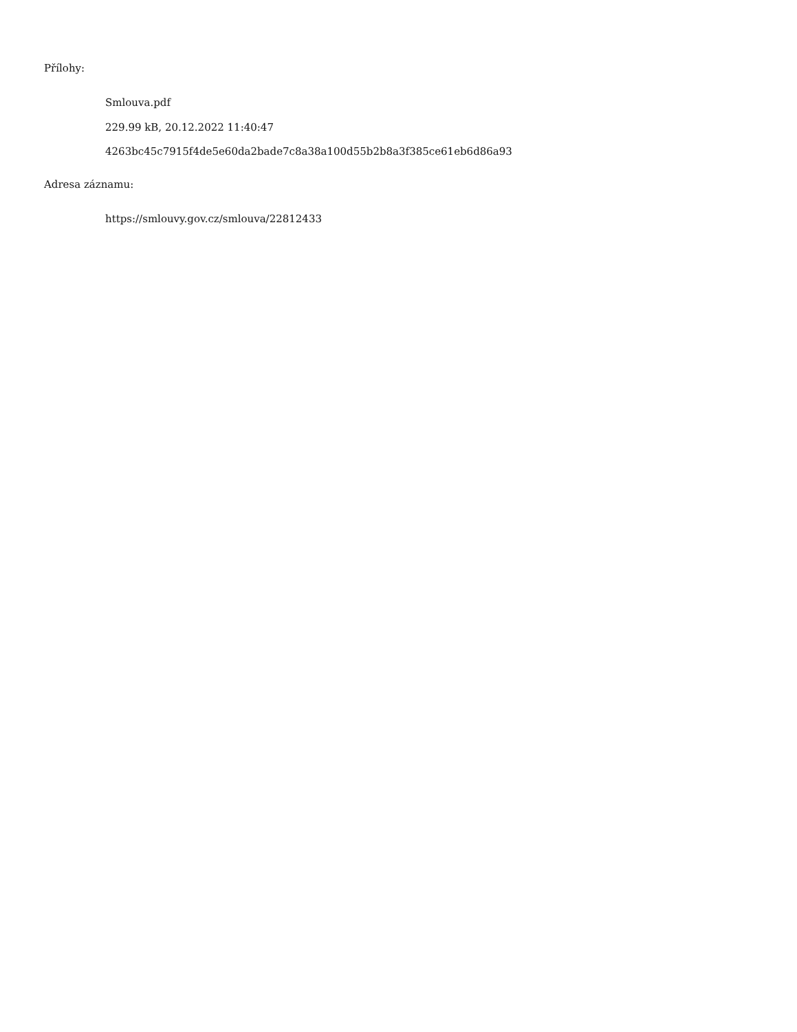Přílohy:
Smlouva.pdf
229.99 kB, 20.12.2022 11:40:47
4263bc45c7915f4de5e60da2bade7c8a38a100d55b2b8a3f385ce61eb6d86a93
Adresa záznamu:
https://smlouvy.gov.cz/smlouva/22812433